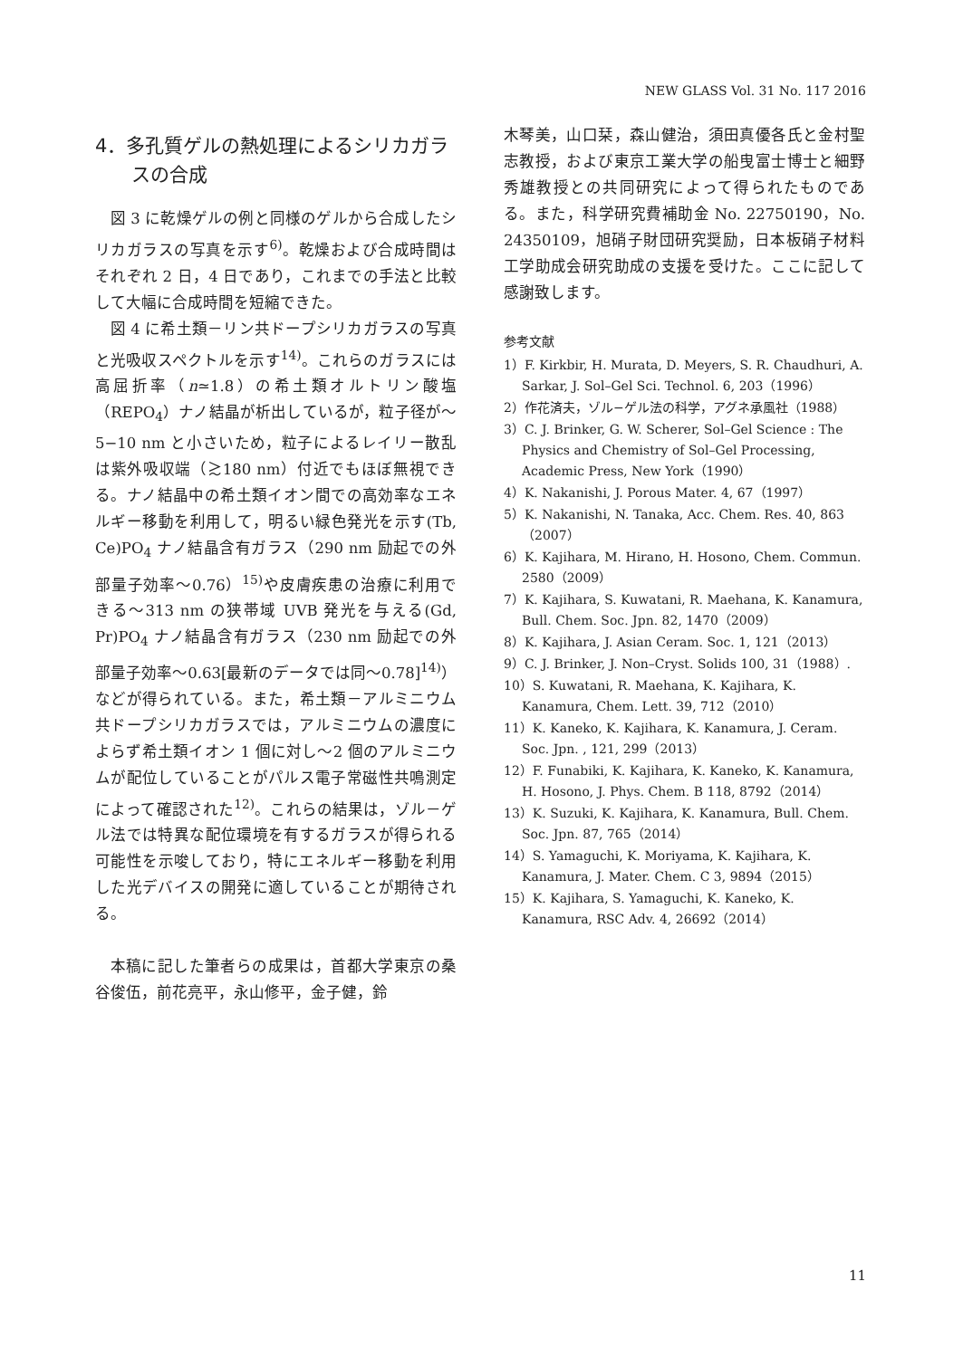NEW GLASS Vol. 31 No. 117 2016
4．多孔質ゲルの熱処理によるシリカガラスの合成
図 3 に乾燥ゲルの例と同様のゲルから合成したシリカガラスの写真を示す<sup>6)</sup>。乾燥および合成時間はそれぞれ 2 日，4 日であり，これまでの手法と比較して大幅に合成時間を短縮できた。
図 4 に希土類－リン共ドープシリカガラスの写真と光吸収スペクトルを示す<sup>14)</sup>。これらのガラスには高屈折率（n≃1.8）の希土類オルトリン酸塩（REPO<sub>4</sub>）ナノ結晶が析出しているが，粒子径が～5−10 nm と小さいため，粒子によるレイリー散乱は紫外吸収端（≳180 nm）付近でもほぼ無視できる。ナノ結晶中の希土類イオン間での高効率なエネルギー移動を利用して，明るい緑色発光を示す(Tb, Ce)PO<sub>4</sub> ナノ結晶含有ガラス（290 nm 励起での外部量子効率～0.76）<sup>15)</sup>や皮膚疾患の治療に利用できる～313 nm の狭帯域 UVB 発光を与える(Gd, Pr)PO<sub>4</sub> ナノ結晶含有ガラス（230 nm 励起での外部量子効率～0.63[最新のデータでは同～0.78]<sup>14)</sup>）などが得られている。また，希土類－アルミニウム共ドープシリカガラスでは，アルミニウムの濃度によらず希土類イオン 1 個に対し～2 個のアルミニウムが配位していることがパルス電子常磁性共鳴測定によって確認された<sup>12)</sup>。これらの結果は，ゾル－ゲル法では特異な配位環境を有するガラスが得られる可能性を示唆しており，特にエネルギー移動を利用した光デバイスの開発に適していることが期待される。
本稿に記した筆者らの成果は，首都大学東京の桑谷俊伍，前花亮平，永山修平，金子健，鈴
木琴美，山口栞，森山健治，須田真優各氏と金村聖志教授，および東京工業大学の船曳富士博士と細野秀雄教授との共同研究によって得られたものである。また，科学研究費補助金 No. 22750190，No. 24350109，旭硝子財団研究奨励，日本板硝子材料工学助成会研究助成の支援を受けた。ここに記して感謝致します。
参考文献
1）F. Kirkbir, H. Murata, D. Meyers, S. R. Chaudhuri, A. Sarkar, J. Sol–Gel Sci. Technol. 6, 203（1996）
2）作花済夫，ゾル−ゲル法の科学，アグネ承風社（1988）
3）C. J. Brinker, G. W. Scherer, Sol–Gel Science : The Physics and Chemistry of Sol–Gel Processing, Academic Press, New York（1990）
4）K. Nakanishi, J. Porous Mater. 4, 67（1997）
5）K. Nakanishi, N. Tanaka, Acc. Chem. Res. 40, 863（2007）
6）K. Kajihara, M. Hirano, H. Hosono, Chem. Commun. 2580（2009）
7）K. Kajihara, S. Kuwatani, R. Maehana, K. Kanamura, Bull. Chem. Soc. Jpn. 82, 1470（2009）
8）K. Kajihara, J. Asian Ceram. Soc. 1, 121（2013）
9）C. J. Brinker, J. Non–Cryst. Solids 100, 31（1988）.
10）S. Kuwatani, R. Maehana, K. Kajihara, K. Kanamura, Chem. Lett. 39, 712（2010）
11）K. Kaneko, K. Kajihara, K. Kanamura, J. Ceram. Soc. Jpn. , 121, 299（2013）
12）F. Funabiki, K. Kajihara, K. Kaneko, K. Kanamura, H. Hosono, J. Phys. Chem. B 118, 8792（2014）
13）K. Suzuki, K. Kajihara, K. Kanamura, Bull. Chem. Soc. Jpn. 87, 765（2014）
14）S. Yamaguchi, K. Moriyama, K. Kajihara, K. Kanamura, J. Mater. Chem. C 3, 9894（2015）
15）K. Kajihara, S. Yamaguchi, K. Kaneko, K. Kanamura, RSC Adv. 4, 26692（2014）
11